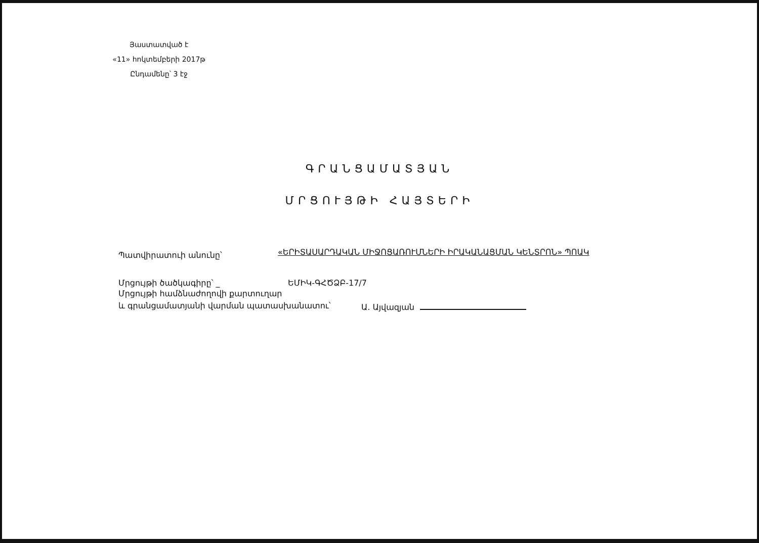Յաստատված է
«11» հոկտեմբերի 2017թ
Ընդամենը՝ 3 էջ
ԳՐԱՆՑԱՄԱՏՅԱՆ
ՄՐՑՈՒՅԹԻ ՀԱՅՏԵՐԻ
Պատվիրատուի անունը՝ «ԵՐԻՏԱՍԱՐԴԱԿԱՆ ՄԻՋՈՑԱՌՈՒՄՆԵՐԻ ԻՐԱԿԱՆԱՑՄԱՆ ԿԵՆՏՐՈՆ» ՊՈԱԿ
Մրցույթի ծածկագիրը՝ _ ԵՄԻԿ-ԳՀԾՁԲ-17/7
Մրցույթի համձնաժողովի քարտուղար
և գրանցամատյանի վարման պատասխանատու՝
Ա. Այվազյան